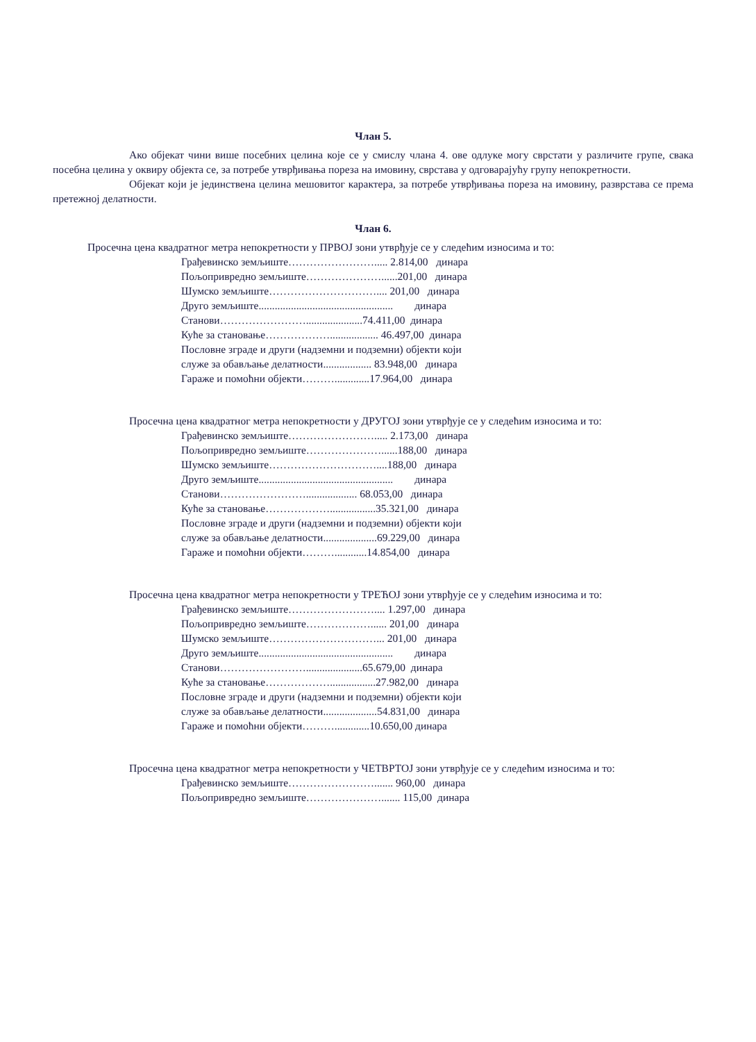Члан 5.
Ако објекат чини више посебних целина које се у смислу члана 4. ове одлуке могу сврстати у различите групе, свака посебна целина у оквиру објекта се, за потребе утврђивања пореза на имовину, сврстава у одговарајућу групу непокретности.
Објекат који је јединствена целина мешовитог карактера, за потребе утврђивања пореза на имовину, разврстава се према претежној делатности.
Члан 6.
Просечна цена квадратног метра непокретности у ПРВОЈ зони утврђује се у следећим износима и то:
Грађевинско земљиште……………………..... 2.814,00 динара
Пољопривредно земљиште…………………......201,00 динара
Шумско земљиште………………………….... 201,00 динара
Друго земљиште.................................................. динара
Станови…………………….....................74.411,00 динара
Куће за становање……………….................. 46.497,00 динара
Пословне зграде и други (надземни и подземни) објекти који
служе за обављање делатности.................. 83.948,00 динара
Гараже и помоћни објекти……….............17.964,00 динара
Просечна цена квадратног метра непокретности у ДРУГОЈ зони утврђује се у следећим износима и то:
Грађевинско земљиште……………………..... 2.173,00 динара
Пољопривредно земљиште…………………......188,00 динара
Шумско земљиште…………………………....188,00 динара
Друго земљиште.................................................. динара
Станови……………………................... 68.053,00 динара
Куће за становање……………….................35.321,00 динара
Пословне зграде и други (надземни и подземни) објекти који
служе за обављање делатности....................69.229,00 динара
Гараже и помоћни објекти………............14.854,00 динара
Просечна цена квадратног метра непокретности у ТРЕЋОЈ зони утврђује се у следећим износима и то:
Грађевинско земљиште…………………….... 1.297,00 динара
Пољопривредно земљиште………………...... 201,00 динара
Шумско земљиште…………………………... 201,00 динара
Друго земљиште.................................................. динара
Станови…………………….....................65.679,00 динара
Куће за становање……………….................27.982,00 динара
Пословне зграде и други (надземни и подземни) објекти који
служе за обављање делатности....................54.831,00 динара
Гараже и помоћни објекти……….............10.650,00 динара
Просечна цена квадратног метра непокретности у ЧЕТВРТОЈ зони утврђује се у следећим износима и то:
Грађевинско земљиште……………………....... 960,00 динара
Пољопривредно земљиште…………………....... 115,00 динара